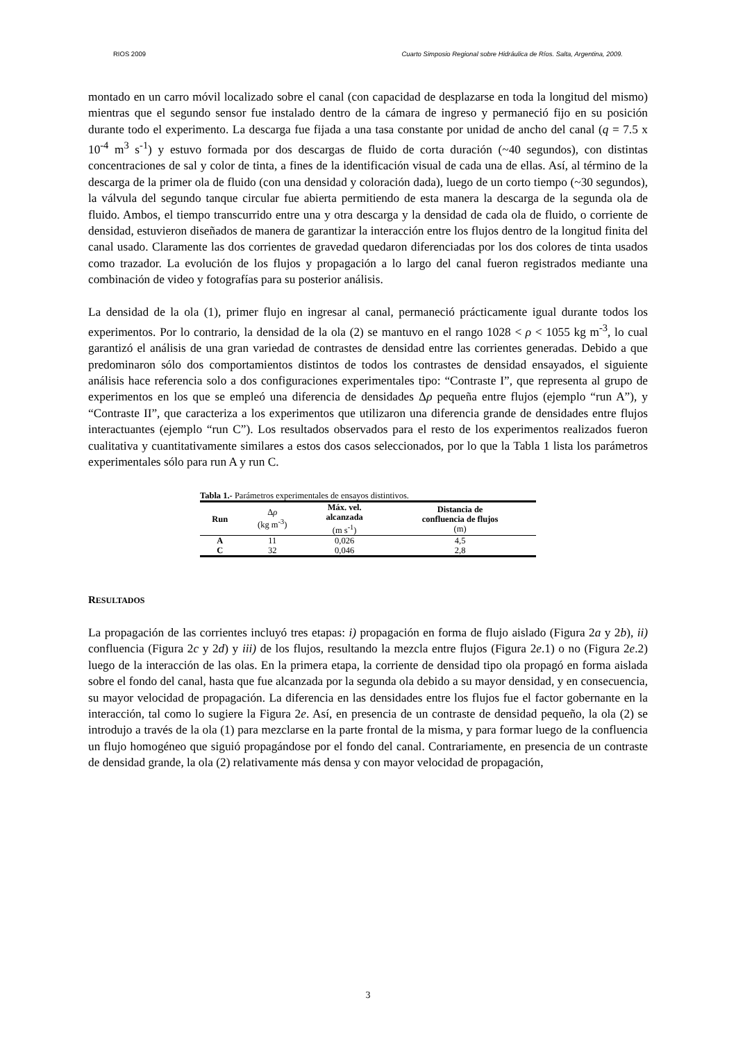RIOS 2009 Cuarto Simposio Regional sobre Hidráulica de Ríos. Salta, Argentina, 2009.
montado en un carro móvil localizado sobre el canal (con capacidad de desplazarse en toda la longitud del mismo) mientras que el segundo sensor fue instalado dentro de la cámara de ingreso y permaneció fijo en su posición durante todo el experimento. La descarga fue fijada a una tasa constante por unidad de ancho del canal (q = 7.5 x 10<sup>-4</sup> m<sup>3</sup> s<sup>-1</sup>) y estuvo formada por dos descargas de fluido de corta duración (~40 segundos), con distintas concentraciones de sal y color de tinta, a fines de la identificación visual de cada una de ellas. Así, al término de la descarga de la primer ola de fluido (con una densidad y coloración dada), luego de un corto tiempo (~30 segundos), la válvula del segundo tanque circular fue abierta permitiendo de esta manera la descarga de la segunda ola de fluido. Ambos, el tiempo transcurrido entre una y otra descarga y la densidad de cada ola de fluido, o corriente de densidad, estuvieron diseñados de manera de garantizar la interacción entre los flujos dentro de la longitud finita del canal usado. Claramente las dos corrientes de gravedad quedaron diferenciadas por los dos colores de tinta usados como trazador. La evolución de los flujos y propagación a lo largo del canal fueron registrados mediante una combinación de video y fotografías para su posterior análisis.
La densidad de la ola (1), primer flujo en ingresar al canal, permaneció prácticamente igual durante todos los experimentos. Por lo contrario, la densidad de la ola (2) se mantuvo en el rango 1028 < ρ < 1055 kg m<sup>-3</sup>, lo cual garantizó el análisis de una gran variedad de contrastes de densidad entre las corrientes generadas. Debido a que predominaron sólo dos comportamientos distintos de todos los contrastes de densidad ensayados, el siguiente análisis hace referencia solo a dos configuraciones experimentales tipo: “Contraste I”, que representa al grupo de experimentos en los que se empleó una diferencia de densidades Δρ pequeña entre flujos (ejemplo “run A”), y “Contraste II”, que caracteriza a los experimentos que utilizaron una diferencia grande de densidades entre flujos interactuantes (ejemplo “run C”). Los resultados observados para el resto de los experimentos realizados fueron cualitativa y cuantitativamente similares a estos dos casos seleccionados, por lo que la Tabla 1 lista los parámetros experimentales sólo para run A y run C.
Tabla 1.- Parámetros experimentales de ensayos distintivos.
| Run | Δ ρ (kg m<sup>-3</sup>) | Máx. vel. alcanzada (m s<sup>-1</sup>) | Distancia de confluencia de flujos (m) |
| --- | --- | --- | --- |
| A | 11 | 0,026 | 4,5 |
| C | 32 | 0,046 | 2,8 |
RESULTADOS
La propagación de las corrientes incluyó tres etapas: i) propagación en forma de flujo aislado (Figura 2a y 2b), ii) confluencia (Figura 2c y 2d) y iii) de los flujos, resultando la mezcla entre flujos (Figura 2e.1) o no (Figura 2e.2) luego de la interacción de las olas. En la primera etapa, la corriente de densidad tipo ola propagó en forma aislada sobre el fondo del canal, hasta que fue alcanzada por la segunda ola debido a su mayor densidad, y en consecuencia, su mayor velocidad de propagación. La diferencia en las densidades entre los flujos fue el factor gobernante en la interacción, tal como lo sugiere la Figura 2e. Así, en presencia de un contraste de densidad pequeño, la ola (2) se introdujo a través de la ola (1) para mezclarse en la parte frontal de la misma, y para formar luego de la confluencia un flujo homogéneo que siguió propagándose por el fondo del canal. Contrariamente, en presencia de un contraste de densidad grande, la ola (2) relativamente más densa y con mayor velocidad de propagación,
3